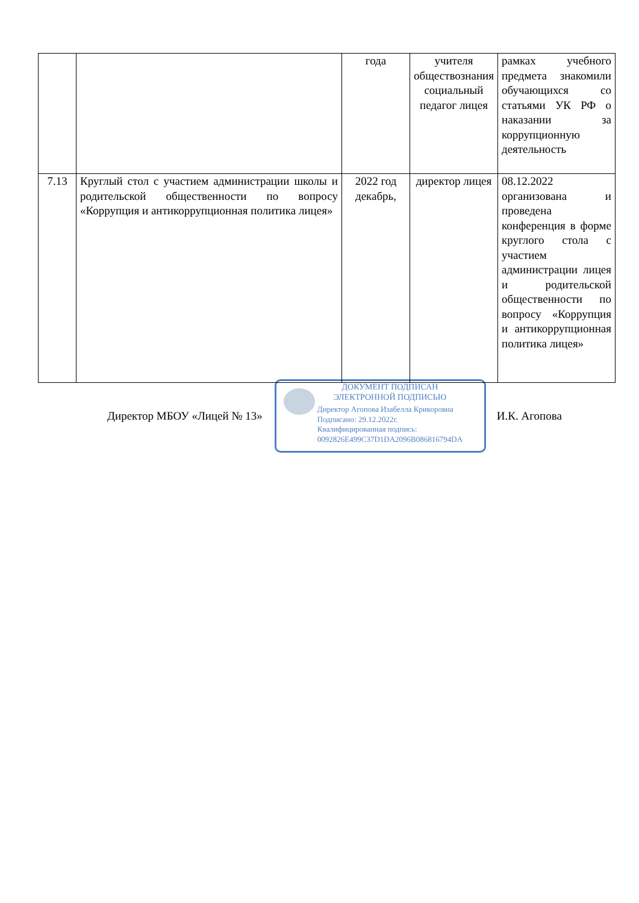| | | года | учителя обществознания социальный педагог лицея | рамках учебного предмета знакомили обучающихся со статьями УК РФ о наказании за коррупционную деятельность |
| 7.13 | Круглый стол с участием администрации школы и родительской общественности по вопросу «Коррупция и антикоррупционная политика лицея» | 2022 год декабрь, | директор лицея | 08.12.2022 организована и проведена конференция в форме круглого стола с участием администрации лицея и родительской общественности по вопросу «Коррупция и антикоррупционная политика лицея» |
Директор МБОУ «Лицей № 13»
ДОКУМЕНТ ПОДПИСАН
ЭЛЕКТРОННОЙ ПОДПИСЬЮ
Директор Агопова Изабелла Крикоровна
Подписано: 29.12.2022г.
Квалифицированная подпись:
0092826E499C37D1DA2096B086816794DA
И.К. Агопова